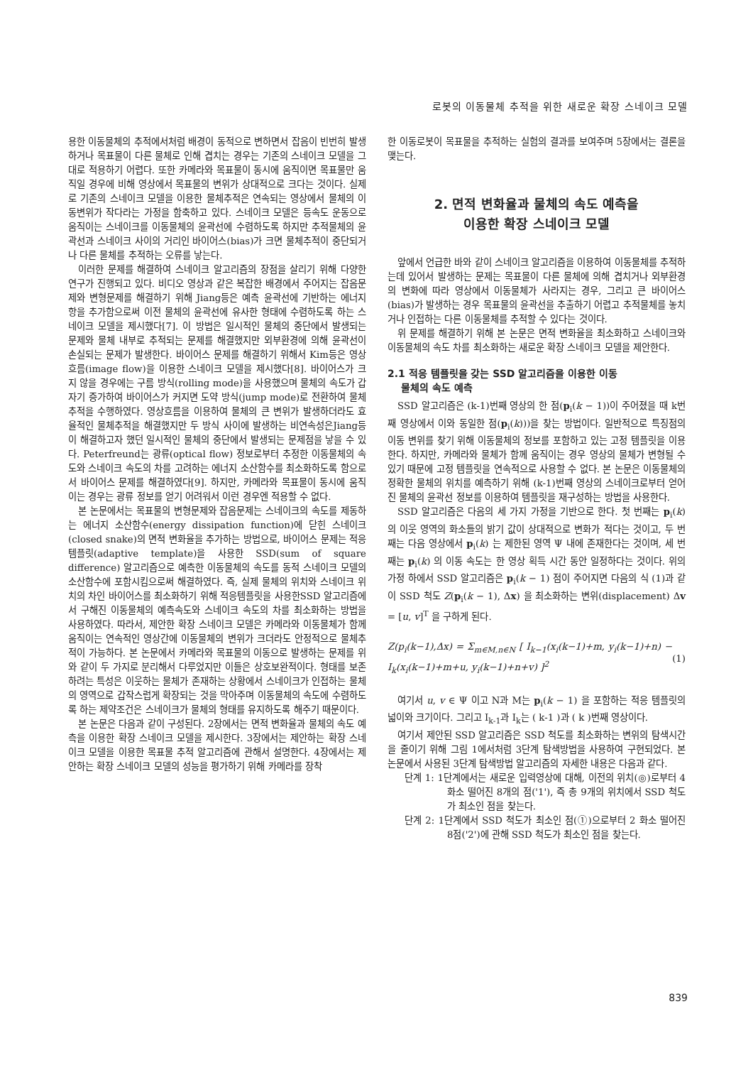로봇의 이동물체 추적을 위한 새로운 확장 스네이크 모델
용한 이동물체의 추적에서처럼 배경이 동적으로 변하면서 잡음이 빈번히 발생하거나 목표물이 다른 물체로 인해 겹치는 경우는 기존의 스네이크 모델을 그대로 적용하기 어렵다. 또한 카메라와 목표물이 동시에 움직이면 목표물만 움직일 경우에 비해 영상에서 목표물의 변위가 상대적으로 크다는 것이다. 실제로 기존의 스네이크 모델을 이용한 물체추적은 연속되는 영상에서 물체의 이동변위가 작다라는 가정을 함축하고 있다. 스네이크 모델은 등속도 운동으로 움직이는 스네이크를 이동물체의 윤곽선에 수렴하도록 하지만 추적물체의 윤곽선과 스네이크 사이의 거리인 바이어스(bias)가 크면 물체추적이 중단되거나 다른 물체를 추적하는 오류를 낳는다.
이러한 문제를 해결하여 스네이크 알고리즘의 장점을 살리기 위해 다양한 연구가 진행되고 있다. 비디오 영상과 같은 복잡한 배경에서 주어지는 잡음문제와 변형문제를 해결하기 위해 Jiang등은 예측 윤곽선에 기반하는 에너지 항을 추가함으로써 이전 물체의 윤곽선에 유사한 형태에 수렴하도록 하는 스네이크 모델을 제시했다[7]. 이 방법은 일시적인 물체의 중단에서 발생되는 문제와 물체 내부로 추적되는 문제를 해결했지만 외부환경에 의해 윤곽선이 손실되는 문제가 발생한다. 바이어스 문제를 해결하기 위해서 Kim등은 영상 흐름(image flow)을 이용한 스네이크 모델을 제시했다[8]. 바이어스가 크지 않을 경우에는 구름 방식(rolling mode)을 사용했으며 물체의 속도가 갑자기 증가하여 바이어스가 커지면 도약 방식(jump mode)로 전환하여 물체추적을 수행하였다. 영상흐름을 이용하여 물체의 큰 변위가 발생하더라도 효율적인 물체추적을 해결했지만 두 방식 사이에 발생하는 비연속성은Jiang등이 해결하고자 했던 일시적인 물체의 중단에서 발생되는 문제점을 낳을 수 있다. Peterfreund는 광류(optical flow) 정보로부터 추정한 이동물체의 속도와 스네이크 속도의 차를 고려하는 에너지 소산함수를 최소화하도록 함으로서 바이어스 문제를 해결하였다[9]. 하지만, 카메라와 목표물이 동시에 움직이는 경우는 광류 정보를 얻기 어려워서 이런 경우엔 적용할 수 없다.
본 논문에서는 목표물의 변형문제와 잡음문제는 스네이크의 속도를 제동하는 에너지 소산함수(energy dissipation function)에 닫힌 스네이크(closed snake)의 면적 변화율을 추가하는 방법으로, 바이어스 문제는 적응 템플릿(adaptive template)을 사용한 SSD(sum of square difference) 알고리즘으로 예측한 이동물체의 속도를 동적 스네이크 모델의 소산함수에 포함시킴으로써 해결하였다. 즉, 실제 물체의 위치와 스네이크 위치의 차인 바이어스를 최소화하기 위해 적응템플릿을 사용한SSD 알고리즘에서 구해진 이동물체의 예측속도와 스네이크 속도의 차를 최소화하는 방법을 사용하였다. 따라서, 제안한 확장 스네이크 모델은 카메라와 이동물체가 함께 움직이는 연속적인 영상간에 이동물체의 변위가 크더라도 안정적으로 물체추적이 가능하다. 본 논문에서 카메라와 목표물의 이동으로 발생하는 문제를 위와 같이 두 가지로 분리해서 다루었지만 이들은 상호보완적이다. 형태를 보존하려는 특성은 이웃하는 물체가 존재하는 상황에서 스네이크가 인접하는 물체의 영역으로 갑작스럽게 확장되는 것을 막아주며 이동물체의 속도에 수렴하도록 하는 제약조건은 스네이크가 물체의 형태를 유지하도록 해주기 때문이다.
본 논문은 다음과 같이 구성된다. 2장에서는 면적 변화율과 물체의 속도 예측을 이용한 확장 스네이크 모델을 제시한다. 3장에서는 제안하는 확장 스네이크 모델을 이용한 목표물 추적 알고리즘에 관해서 설명한다. 4장에서는 제안하는 확장 스네이크 모델의 성능을 평가하기 위해 카메라를 장착
한 이동로봇이 목표물을 추적하는 실험의 결과를 보여주며 5장에서는 결론을 맺는다.
2. 면적 변화율과 물체의 속도 예측을
이용한 확장 스네이크 모델
앞에서 언급한 바와 같이 스네이크 알고리즘을 이용하여 이동물체를 추적하는데 있어서 발생하는 문제는 목표물이 다른 물체에 의해 겹치거나 외부환경의 변화에 따라 영상에서 이동물체가 사라지는 경우, 그리고 큰 바이어스(bias)가 발생하는 경우 목표물의 윤곽선을 추출하기 어렵고 추적물체를 놓치거나 인접하는 다른 이동물체를 추적할 수 있다는 것이다.
위 문제를 해결하기 위해 본 논문은 면적 변화율을 최소화하고 스네이크와 이동물체의 속도 차를 최소화하는 새로운 확장 스네이크 모델을 제안한다.
2.1 적응 템플릿을 갖는 SSD 알고리즘을 이용한 이동
물체의 속도 예측
SSD 알고리즘은 (k-1)번째 영상의 한 점(p<sub>i</sub>(k − 1))이 주어졌을 때 k번째 영상에서 이와 동일한 점(p<sub>i</sub>(k)))을 찾는 방법이다. 일반적으로 특징점의 이동 변위를 찾기 위해 이동물체의 정보를 포함하고 있는 고정 템플릿을 이용한다. 하지만, 카메라와 물체가 함께 움직이는 경우 영상의 물체가 변형될 수 있기 때문에 고정 템플릿을 연속적으로 사용할 수 없다. 본 논문은 이동물체의 정확한 물체의 위치를 예측하기 위해 (k-1)번째 영상의 스네이크로부터 얻어진 물체의 윤곽선 정보를 이용하여 템플릿을 재구성하는 방법을 사용한다.
SSD 알고리즘은 다음의 세 가지 가정을 기반으로 한다. 첫 번째는 p<sub>i</sub>(k) 의 이웃 영역의 화소들의 밝기 값이 상대적으로 변화가 적다는 것이고, 두 번째는 다음 영상에서 p<sub>i</sub>(k) 는 제한된 영역 Ψ 내에 존재한다는 것이며, 세 번째는 p<sub>i</sub>(k) 의 이동 속도는 한 영상 획득 시간 동안 일정하다는 것이다. 위의 가정 하에서 SSD 알고리즘은 p<sub>i</sub>(k − 1) 점이 주어지면 다음의 식 (1)과 같이 SSD 척도 Z(p<sub>i</sub>(k − 1), Δx) 을 최소화하는 변위(displacement) Δv = [u, v]<sup>T</sup> 을 구하게 된다.
Z(p<sub>i</sub>(k−1),Δx) = Σ<sub>m∈M,n∈N</sub> [ I<sub>k−1</sub>(x<sub>i</sub>(k−1)+m, y<sub>i</sub>(k−1)+n) − I<sub>k</sub>(x<sub>i</sub>(k−1)+m+u, y<sub>i</sub>(k−1)+n+v) ]<sup>2</sup> (1)
여기서 u, v ∈ Ψ 이고 N과 M는 p<sub>i</sub>(k − 1) 을 포함하는 적응 템플릿의 넓이와 크기이다. 그리고 I<sub>k-1</sub>과 I<sub>k</sub>는 ( k-1 )과 ( k )번째 영상이다.
여기서 제안된 SSD 알고리즘은 SSD 척도를 최소화하는 변위의 탐색시간을 줄이기 위해 그림 1에서처럼 3단계 탐색방법을 사용하여 구현되었다. 본 논문에서 사용된 3단계 탐색방법 알고리즘의 자세한 내용은 다음과 같다.
단계 1: 1단계에서는 새로운 입력영상에 대해, 이전의 위치(◎)로부터 4 화소 떨어진 8개의 점('1'), 즉 총 9개의 위치에서 SSD 척도가 최소인 점을 찾는다.
단계 2: 1단계에서 SSD 척도가 최소인 점(①)으로부터 2 화소 떨어진 8점('2')에 관해 SSD 척도가 최소인 점을 찾는다.
839